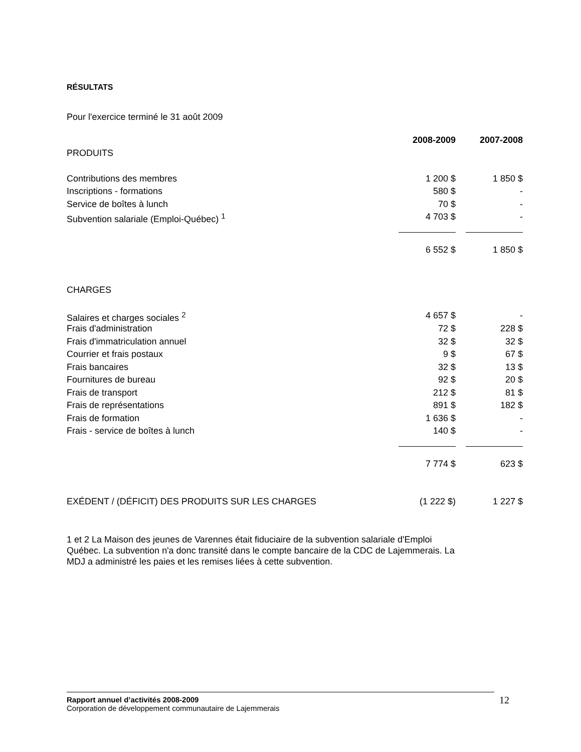RÉSULTATS
Pour l'exercice terminé le 31 août 2009
| | 2008-2009 | 2007-2008 |
| PRODUITS | | |
| Contributions des membres | 1 200 $ | 1 850 $ |
| Inscriptions - formations | 580 $ | - |
| Service de boîtes à lunch | 70 $ | - |
| Subvention salariale (Emploi-Québec) <sup>1</sup> | 4 703 $ | - |
| | 6 552 $ | 1 850 $ |
| CHARGES | | |
| Salaires et charges sociales <sup>2</sup> | 4 657 $ | - |
| Frais d'administration | 72 $ | 228 $ |
| Frais d'immatriculation annuel | 32 $ | 32 $ |
| Courrier et frais postaux | 9 $ | 67 $ |
| Frais bancaires | 32 $ | 13 $ |
| Fournitures de bureau | 92 $ | 20 $ |
| Frais de transport | 212 $ | 81 $ |
| Frais de représentations | 891 $ | 182 $ |
| Frais de formation | 1 636 $ | - |
| Frais - service de boîtes à lunch | 140 $ | - |
| | 7 774 $ | 623 $ |
| EXÉDENT / (DÉFICIT) DES PRODUITS SUR LES CHARGES | (1 222 $) | 1 227 $ |
1 et 2 La Maison des jeunes de Varennes était fiduciaire de la subvention salariale d'Emploi Québec. La subvention n'a donc transité dans le compte bancaire de la CDC de Lajemmerais. La MDJ a administré les paies et les remises liées à cette subvention.
Rapport annuel d’activités 2008-2009
Corporation de développement communautaire de Lajemmerais
12